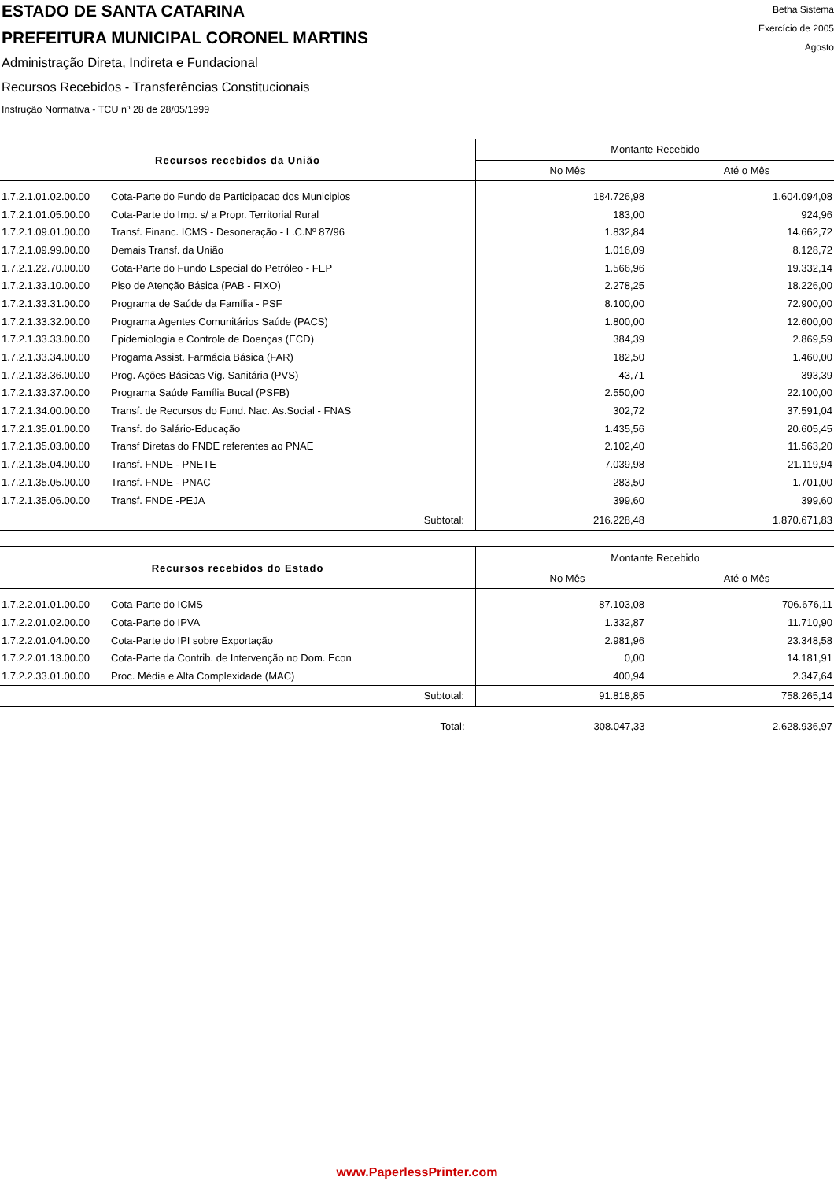ESTADO DE SANTA CATARINA
PREFEITURA MUNICIPAL CORONEL MARTINS
Administração Direta, Indireta e Fundacional
Recursos Recebidos - Transferências Constitucionais
Instrução Normativa - TCU nº 28 de 28/05/1999
Betha Sistema
Exercício de 2005
Agosto
| Recursos recebidos da União | | Montante Recebido | |
| --- | --- | --- | --- |
| | | No Mês | Até o Mês |
| 1.7.2.1.01.02.00.00 | Cota-Parte do Fundo de Participacao dos Municipios | 184.726,98 | 1.604.094,08 |
| 1.7.2.1.01.05.00.00 | Cota-Parte do Imp. s/ a Propr. Territorial Rural | 183,00 | 924,96 |
| 1.7.2.1.09.01.00.00 | Transf. Financ. ICMS - Desoneração - L.C.Nº 87/96 | 1.832,84 | 14.662,72 |
| 1.7.2.1.09.99.00.00 | Demais Transf. da União | 1.016,09 | 8.128,72 |
| 1.7.2.1.22.70.00.00 | Cota-Parte do Fundo Especial do Petróleo - FEP | 1.566,96 | 19.332,14 |
| 1.7.2.1.33.10.00.00 | Piso de Atenção Básica (PAB - FIXO) | 2.278,25 | 18.226,00 |
| 1.7.2.1.33.31.00.00 | Programa de Saúde da Família - PSF | 8.100,00 | 72.900,00 |
| 1.7.2.1.33.32.00.00 | Programa Agentes Comunitários Saúde (PACS) | 1.800,00 | 12.600,00 |
| 1.7.2.1.33.33.00.00 | Epidemiologia e Controle de Doenças (ECD) | 384,39 | 2.869,59 |
| 1.7.2.1.33.34.00.00 | Progama Assist. Farmácia Básica (FAR) | 182,50 | 1.460,00 |
| 1.7.2.1.33.36.00.00 | Prog. Ações Básicas Vig. Sanitária (PVS) | 43,71 | 393,39 |
| 1.7.2.1.33.37.00.00 | Programa Saúde Família Bucal (PSFB) | 2.550,00 | 22.100,00 |
| 1.7.2.1.34.00.00.00 | Transf. de Recursos do Fund. Nac. As.Social - FNAS | 302,72 | 37.591,04 |
| 1.7.2.1.35.01.00.00 | Transf. do Salário-Educação | 1.435,56 | 20.605,45 |
| 1.7.2.1.35.03.00.00 | Transf Diretas do FNDE referentes ao PNAE | 2.102,40 | 11.563,20 |
| 1.7.2.1.35.04.00.00 | Transf. FNDE - PNETE | 7.039,98 | 21.119,94 |
| 1.7.2.1.35.05.00.00 | Transf. FNDE - PNAC | 283,50 | 1.701,00 |
| 1.7.2.1.35.06.00.00 | Transf. FNDE -PEJA | 399,60 | 399,60 |
| Subtotal: | | 216.228,48 | 1.870.671,83 |
| Recursos recebidos do Estado | | Montante Recebido | |
| --- | --- | --- | --- |
| | | No Mês | Até o Mês |
| 1.7.2.2.01.01.00.00 | Cota-Parte do ICMS | 87.103,08 | 706.676,11 |
| 1.7.2.2.01.02.00.00 | Cota-Parte do IPVA | 1.332,87 | 11.710,90 |
| 1.7.2.2.01.04.00.00 | Cota-Parte do IPI sobre Exportação | 2.981,96 | 23.348,58 |
| 1.7.2.2.01.13.00.00 | Cota-Parte da Contrib. de Intervenção no Dom. Econ | 0,00 | 14.181,91 |
| 1.7.2.2.33.01.00.00 | Proc. Média e Alta Complexidade (MAC) | 400,94 | 2.347,64 |
| Subtotal: | | 91.818,85 | 758.265,14 |
| Total: | | 308.047,33 | 2.628.936,97 |
www.PaperlessPrinter.com